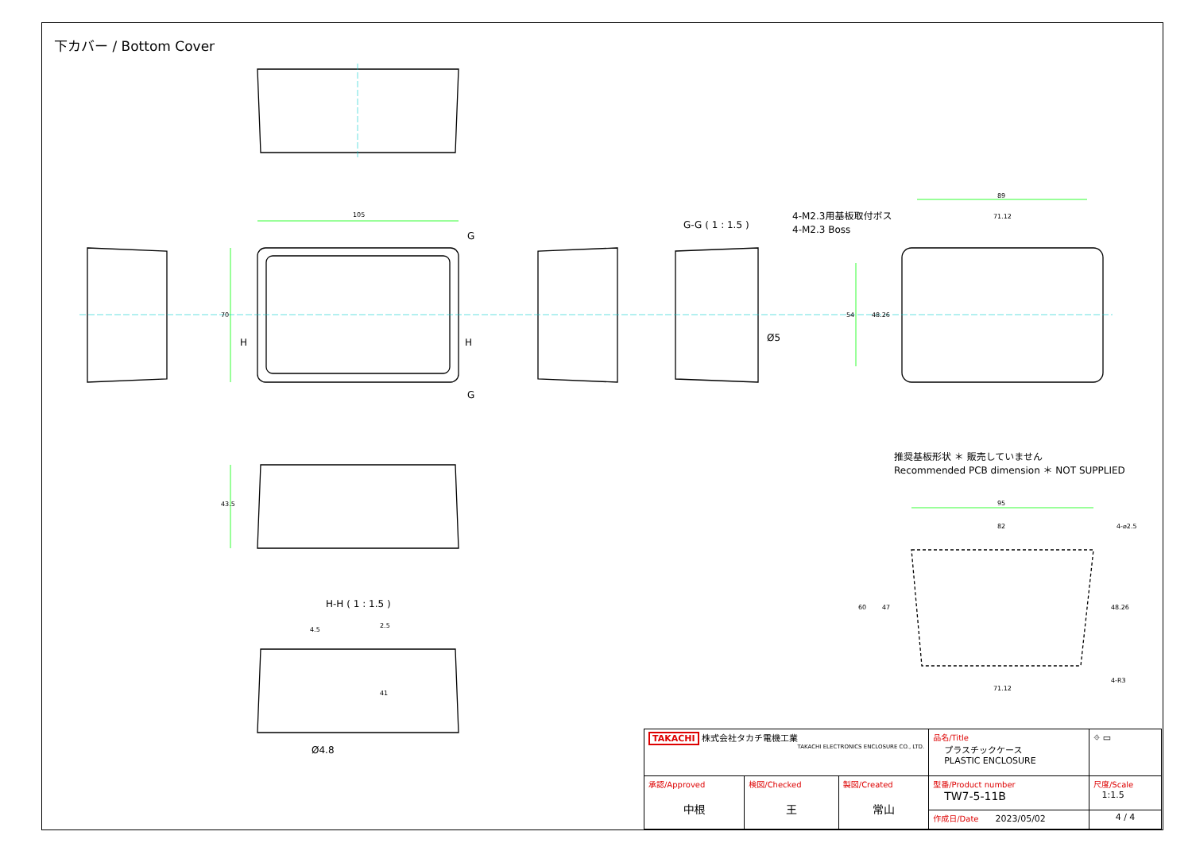下カバー / Bottom Cover
105
G
G
H H
70
43.5
G-G ( 1 : 1.5 )
Ø5
4-M2.3用基板取付ボス
4-M2.3 Boss
89
71.12
54 48.26
推奨基板形状 ＊ 販売していません
Recommended PCB dimension ＊ NOT SUPPLIED
95
82 4-⌀2.5
60 47 48.26
4-R3
71.12
H-H ( 1 : 1.5 )
4.5
2.5
41
Ø4.8
| TAKACHI 株式会社タカチ電機工業 TAKACHI ELECTRONICS ENCLOSURE CO., LTD. | | | 品名/Title プラスチックケース PLASTIC ENCLOSURE | ⌖ ▭ |
| 承認/Approved 中根 | 検図/Checked 王 | 製図/Created 常山 | 型番/Product number TW7-5-11B | 尺度/Scale 1:1.5 |
| | | | 作成日/Date 2023/05/02 | 4 / 4 |